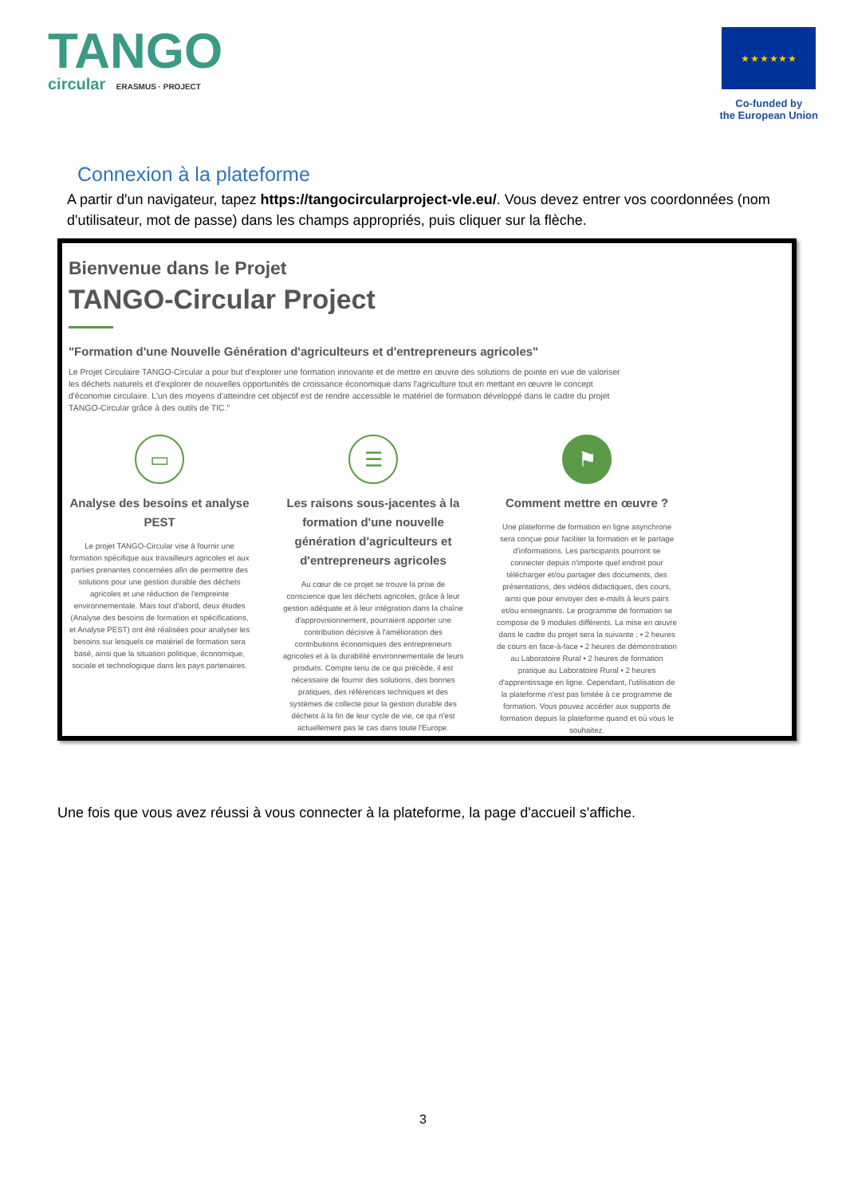TANGO
circular ERASMUS · PROJECT
★ ★ ★ ★ ★ ★
Co-funded by
the European Union
Connexion à la plateforme
A partir d'un navigateur, tapez https://tangocircularproject-vle.eu/. Vous devez entrer vos coordonnées (nom d'utilisateur, mot de passe) dans les champs appropriés, puis cliquer sur la flèche.
Bienvenue dans le Projet
TANGO-Circular Project
"Formation d'une Nouvelle Génération d'agriculteurs et d'entrepreneurs agricoles"
Le Projet Circulaire TANGO-Circular a pour but d'explorer une formation innovante et de mettre en œuvre des solutions de pointe en vue de valoriser les déchets naturels et d'explorer de nouvelles opportunités de croissance économique dans l'agriculture tout en mettant en œuvre le concept d'économie circulaire. L'un des moyens d'atteindre cet objectif est de rendre accessible le matériel de formation développé dans le cadre du projet TANGO-Circular grâce à des outils de TIC."
▭
Analyse des besoins et analyse PEST
Le projet TANGO-Circular vise à fournir une formation spécifique aux travailleurs agricoles et aux parties prenantes concernées afin de permettre des solutions pour une gestion durable des déchets agricoles et une réduction de l'empreinte environnementale. Mais tout d'abord, deux études (Analyse des besoins de formation et spécifications, et Analyse PEST) ont été réalisées pour analyser les besoins sur lesquels ce matériel de formation sera basé, ainsi que la situation politique, économique, sociale et technologique dans les pays partenaires.
☰
Les raisons sous-jacentes à la formation d'une nouvelle génération d'agriculteurs et d'entrepreneurs agricoles
Au cœur de ce projet se trouve la prise de conscience que les déchets agricoles, grâce à leur gestion adéquate et à leur intégration dans la chaîne d'approvisionnement, pourraient apporter une contribution décisive à l'amélioration des contributions économiques des entrepreneurs agricoles et à la durabilité environnementale de leurs produits. Compte tenu de ce qui précède, il est nécessaire de fournir des solutions, des bonnes pratiques, des références techniques et des systèmes de collecte pour la gestion durable des déchets à la fin de leur cycle de vie, ce qui n'est actuellement pas le cas dans toute l'Europe.
⚑
Comment mettre en œuvre ?
Une plateforme de formation en ligne asynchrone sera conçue pour faciliter la formation et le partage d'informations. Les participants pourront se connecter depuis n'importe quel endroit pour télécharger et/ou partager des documents, des présentations, des vidéos didactiques, des cours, ainsi que pour envoyer des e-mails à leurs pairs et/ou enseignants. Le programme de formation se compose de 9 modules différents. La mise en œuvre dans le cadre du projet sera la suivante : • 2 heures de cours en face-à-face • 2 heures de démonstration au Laboratoire Rural • 2 heures de formation pratique au Laboratoire Rural • 2 heures d'apprentissage en ligne. Cependant, l'utilisation de la plateforme n'est pas limitée à ce programme de formation. Vous pouvez accéder aux supports de formation depuis la plateforme quand et où vous le souhaitez.
Une fois que vous avez réussi à vous connecter à la plateforme, la page d'accueil s'affiche.
3